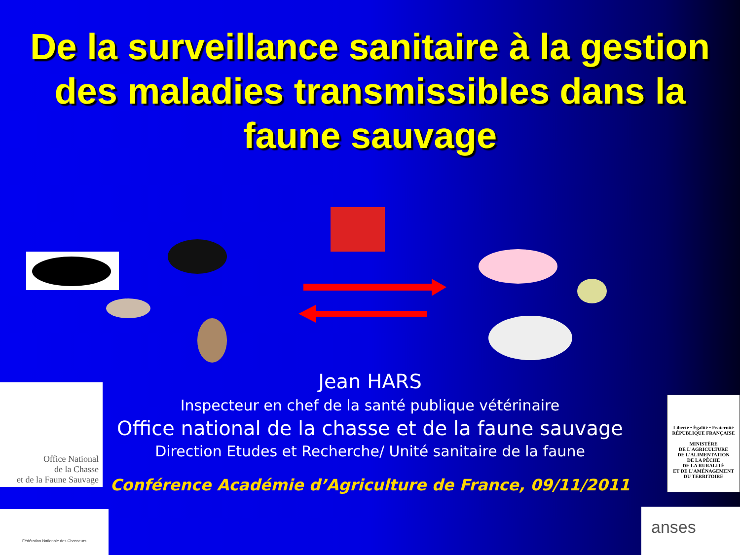De la surveillance sanitaire à la gestion des maladies transmissibles dans la faune sauvage
Office National
de la Chasse
et de la Faune Sauvage
Fédération Nationale des Chasseurs
Liberté • Égalité • Fraternité
RÉPUBLIQUE FRANÇAISE
MINISTÈRE
DE L'AGRICULTURE
DE L'ALIMENTATION
DE LA PÊCHE
DE LA RURALITÉ
ET DE L'AMÉNAGEMENT
DU TERRITOIRE
anses
Jean HARS
Inspecteur en chef de la santé publique vétérinaire
Office national de la chasse et de la faune sauvage
Direction Etudes et Recherche/ Unité sanitaire de la faune
Conférence Académie d’Agriculture de France, 09/11/2011